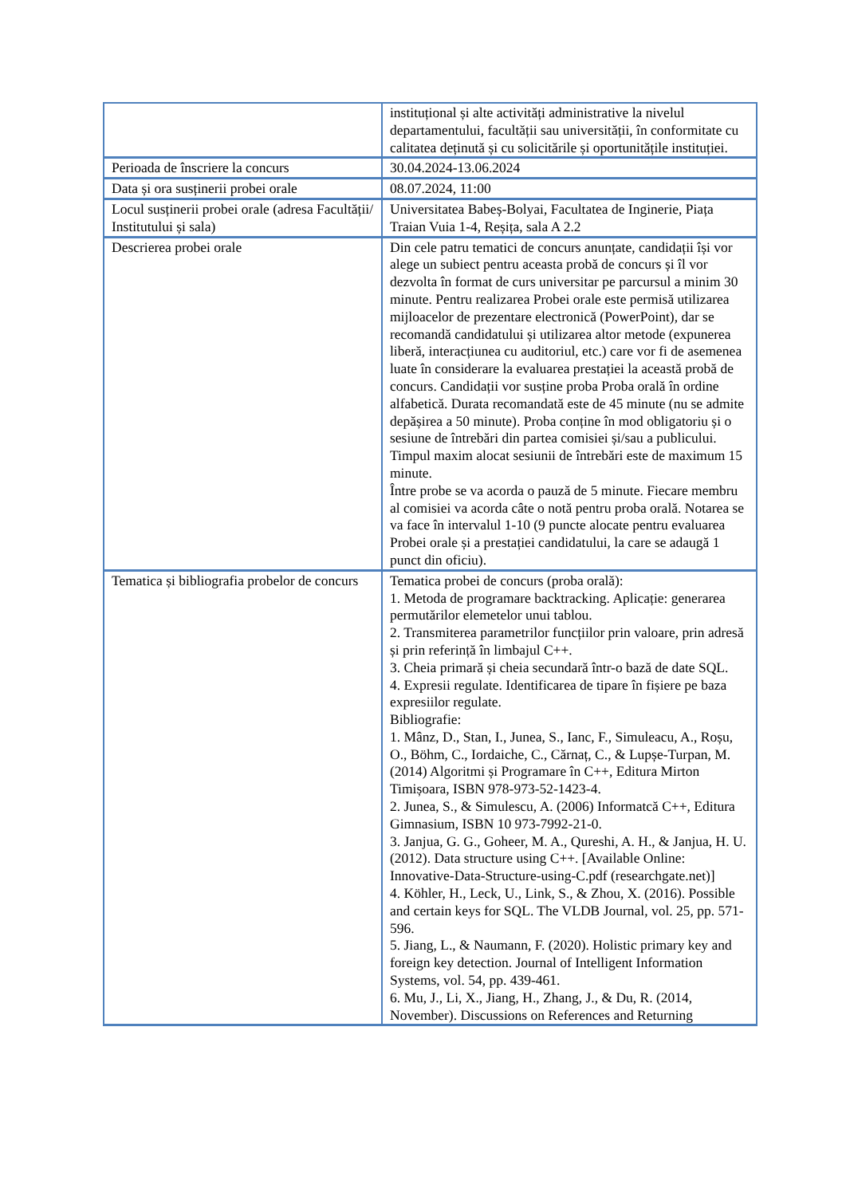| | instituțional și alte activități administrative la nivelul departamentului, facultății sau universității, în conformitate cu calitatea deținută și cu solicitările și oportunitățile instituției. |
| Perioada de înscriere la concurs | 30.04.2024-13.06.2024 |
| Data și ora susținerii probei orale | 08.07.2024, 11:00 |
| Locul susținerii probei orale (adresa Facultății/ Institutului și sala) | Universitatea Babeș-Bolyai, Facultatea de Inginerie, Piața Traian Vuia 1-4, Reșița, sala A 2.2 |
| Descrierea probei orale | Din cele patru tematici de concurs anunțate, candidații își vor alege un subiect pentru aceasta probă de concurs și îl vor dezvolta în format de curs universitar pe parcursul a minim 30 minute. Pentru realizarea Probei orale este permisă utilizarea mijloacelor de prezentare electronică (PowerPoint), dar se recomandă candidatului și utilizarea altor metode (expunerea liberă, interacțiunea cu auditoriul, etc.) care vor fi de asemenea luate în considerare la evaluarea prestației la această probă de concurs. Candidații vor susține proba Proba orală în ordine alfabetică. Durata recomandată este de 45 minute (nu se admite depășirea a 50 minute). Proba conține în mod obligatoriu și o sesiune de întrebări din partea comisiei și/sau a publicului. Timpul maxim alocat sesiunii de întrebări este de maximum 15 minute. Între probe se va acorda o pauză de 5 minute. Fiecare membru al comisiei va acorda câte o notă pentru proba orală. Notarea se va face în intervalul 1-10 (9 puncte alocate pentru evaluarea Probei orale și a prestației candidatului, la care se adaugă 1 punct din oficiu). |
| Tematica și bibliografia probelor de concurs | Tematica probei de concurs (proba orală): 1. Metoda de programare backtracking. Aplicație: generarea permutărilor elemetelor unui tablou. 2. Transmiterea parametrilor funcțiilor prin valoare, prin adresă și prin referință în limbajul C++. 3. Cheia primară și cheia secundară într-o bază de date SQL. 4. Expresii regulate. Identificarea de tipare în fișiere pe baza expresiilor regulate. Bibliografie: 1. Mânz, D., Stan, I., Junea, S., Ianc, F., Simuleacu, A., Roșu, O., Böhm, C., Iordaiche, C., Cărnaț, C., & Lupșe-Turpan, M. (2014) Algoritmi și Programare în C++, Editura Mirton Timișoara, ISBN 978-973-52-1423-4. 2. Junea, S., & Simulescu, A. (2006) Informatcă C++, Editura Gimnasium, ISBN 10 973-7992-21-0. 3. Janjua, G. G., Goheer, M. A., Qureshi, A. H., & Janjua, H. U. (2012). Data structure using C++. [Available Online: Innovative-Data-Structure-using-C.pdf (researchgate.net)] 4. Köhler, H., Leck, U., Link, S., & Zhou, X. (2016). Possible and certain keys for SQL. The VLDB Journal, vol. 25, pp. 571-596. 5. Jiang, L., & Naumann, F. (2020). Holistic primary key and foreign key detection. Journal of Intelligent Information Systems, vol. 54, pp. 439-461. 6. Mu, J., Li, X., Jiang, H., Zhang, J., & Du, R. (2014, November). Discussions on References and Returning |